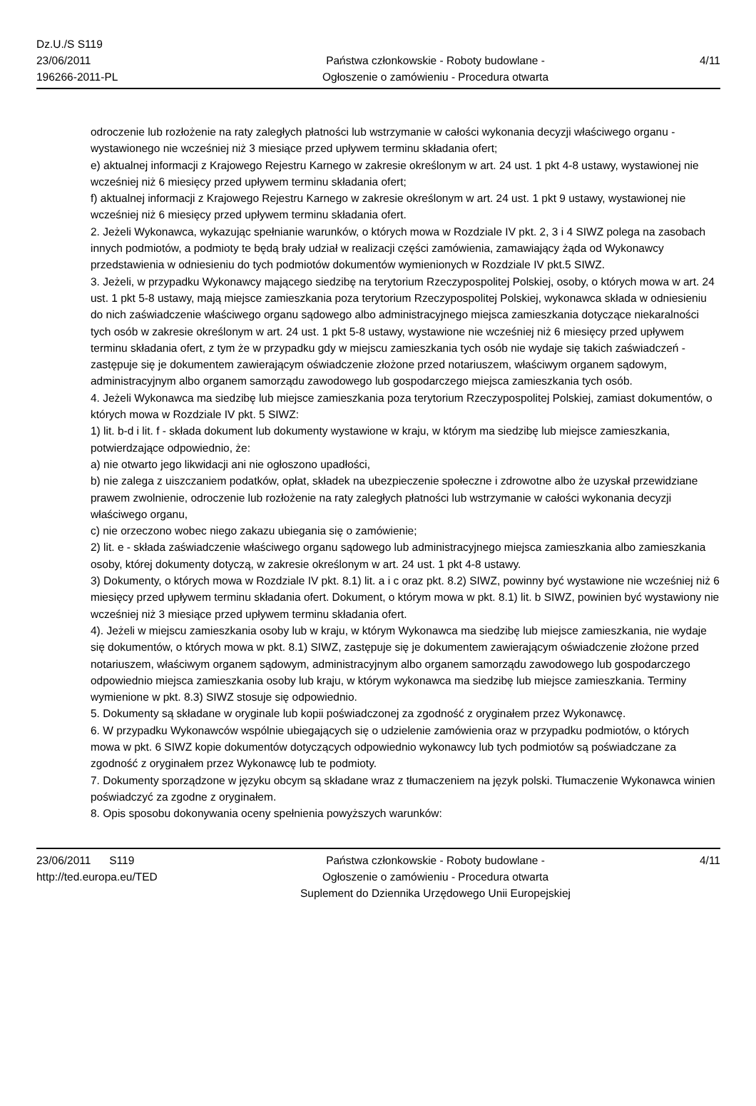Dz.U./S S119
23/06/2011
196266-2011-PL
Państwa członkowskie - Roboty budowlane -
Ogłoszenie o zamówieniu - Procedura otwarta
4/11
odroczenie lub rozłożenie na raty zaległych płatności lub wstrzymanie w całości wykonania decyzji właściwego organu - wystawionego nie wcześniej niż 3 miesiące przed upływem terminu składania ofert;
e) aktualnej informacji z Krajowego Rejestru Karnego w zakresie określonym w art. 24 ust. 1 pkt 4-8 ustawy, wystawionej nie wcześniej niż 6 miesięcy przed upływem terminu składania ofert;
f) aktualnej informacji z Krajowego Rejestru Karnego w zakresie określonym w art. 24 ust. 1 pkt 9 ustawy, wystawionej nie wcześniej niż 6 miesięcy przed upływem terminu składania ofert.
2. Jeżeli Wykonawca, wykazując spełnianie warunków, o których mowa w Rozdziale IV pkt. 2, 3 i 4 SIWZ polega na zasobach innych podmiotów, a podmioty te będą brały udział w realizacji części zamówienia, zamawiający żąda od Wykonawcy przedstawienia w odniesieniu do tych podmiotów dokumentów wymienionych w Rozdziale IV pkt.5 SIWZ.
3. Jeżeli, w przypadku Wykonawcy mającego siedzibę na terytorium Rzeczypospolitej Polskiej, osoby, o których mowa w art. 24 ust. 1 pkt 5-8 ustawy, mają miejsce zamieszkania poza terytorium Rzeczypospolitej Polskiej, wykonawca składa w odniesieniu do nich zaświadczenie właściwego organu sądowego albo administracyjnego miejsca zamieszkania dotyczące niekaralności tych osób w zakresie określonym w art. 24 ust. 1 pkt 5-8 ustawy, wystawione nie wcześniej niż 6 miesięcy przed upływem terminu składania ofert, z tym że w przypadku gdy w miejscu zamieszkania tych osób nie wydaje się takich zaświadczeń - zastępuje się je dokumentem zawierającym oświadczenie złożone przed notariuszem, właściwym organem sądowym, administracyjnym albo organem samorządu zawodowego lub gospodarczego miejsca zamieszkania tych osób.
4. Jeżeli Wykonawca ma siedzibę lub miejsce zamieszkania poza terytorium Rzeczypospolitej Polskiej, zamiast dokumentów, o których mowa w Rozdziale IV pkt. 5 SIWZ:
1) lit. b-d i lit. f - składa dokument lub dokumenty wystawione w kraju, w którym ma siedzibę lub miejsce zamieszkania, potwierdzające odpowiednio, że:
a) nie otwarto jego likwidacji ani nie ogłoszono upadłości,
b) nie zalega z uiszczaniem podatków, opłat, składek na ubezpieczenie społeczne i zdrowotne albo że uzyskał przewidziane prawem zwolnienie, odroczenie lub rozłożenie na raty zaległych płatności lub wstrzymanie w całości wykonania decyzji właściwego organu,
c) nie orzeczono wobec niego zakazu ubiegania się o zamówienie;
2) lit. e - składa zaświadczenie właściwego organu sądowego lub administracyjnego miejsca zamieszkania albo zamieszkania osoby, której dokumenty dotyczą, w zakresie określonym w art. 24 ust. 1 pkt 4-8 ustawy.
3) Dokumenty, o których mowa w Rozdziale IV pkt. 8.1) lit. a i c oraz pkt. 8.2) SIWZ, powinny być wystawione nie wcześniej niż 6 miesięcy przed upływem terminu składania ofert. Dokument, o którym mowa w pkt. 8.1) lit. b SIWZ, powinien być wystawiony nie wcześniej niż 3 miesiące przed upływem terminu składania ofert.
4). Jeżeli w miejscu zamieszkania osoby lub w kraju, w którym Wykonawca ma siedzibę lub miejsce zamieszkania, nie wydaje się dokumentów, o których mowa w pkt. 8.1) SIWZ, zastępuje się je dokumentem zawierającym oświadczenie złożone przed notariuszem, właściwym organem sądowym, administracyjnym albo organem samorządu zawodowego lub gospodarczego odpowiednio miejsca zamieszkania osoby lub kraju, w którym wykonawca ma siedzibę lub miejsce zamieszkania. Terminy wymienione w pkt. 8.3) SIWZ stosuje się odpowiednio.
5. Dokumenty są składane w oryginale lub kopii poświadczonej za zgodność z oryginałem przez Wykonawcę.
6. W przypadku Wykonawców wspólnie ubiegających się o udzielenie zamówienia oraz w przypadku podmiotów, o których mowa w pkt. 6 SIWZ kopie dokumentów dotyczących odpowiednio wykonawcy lub tych podmiotów są poświadczane za zgodność z oryginałem przez Wykonawcę lub te podmioty.
7. Dokumenty sporządzone w języku obcym są składane wraz z tłumaczeniem na język polski. Tłumaczenie Wykonawca winien poświadczyć za zgodne z oryginałem.
8. Opis sposobu dokonywania oceny spełnienia powyższych warunków:
23/06/2011 S119
http://ted.europa.eu/TED
Państwa członkowskie - Roboty budowlane -
Ogłoszenie o zamówieniu - Procedura otwarta
Suplement do Dziennika Urzędowego Unii Europejskiej
4/11